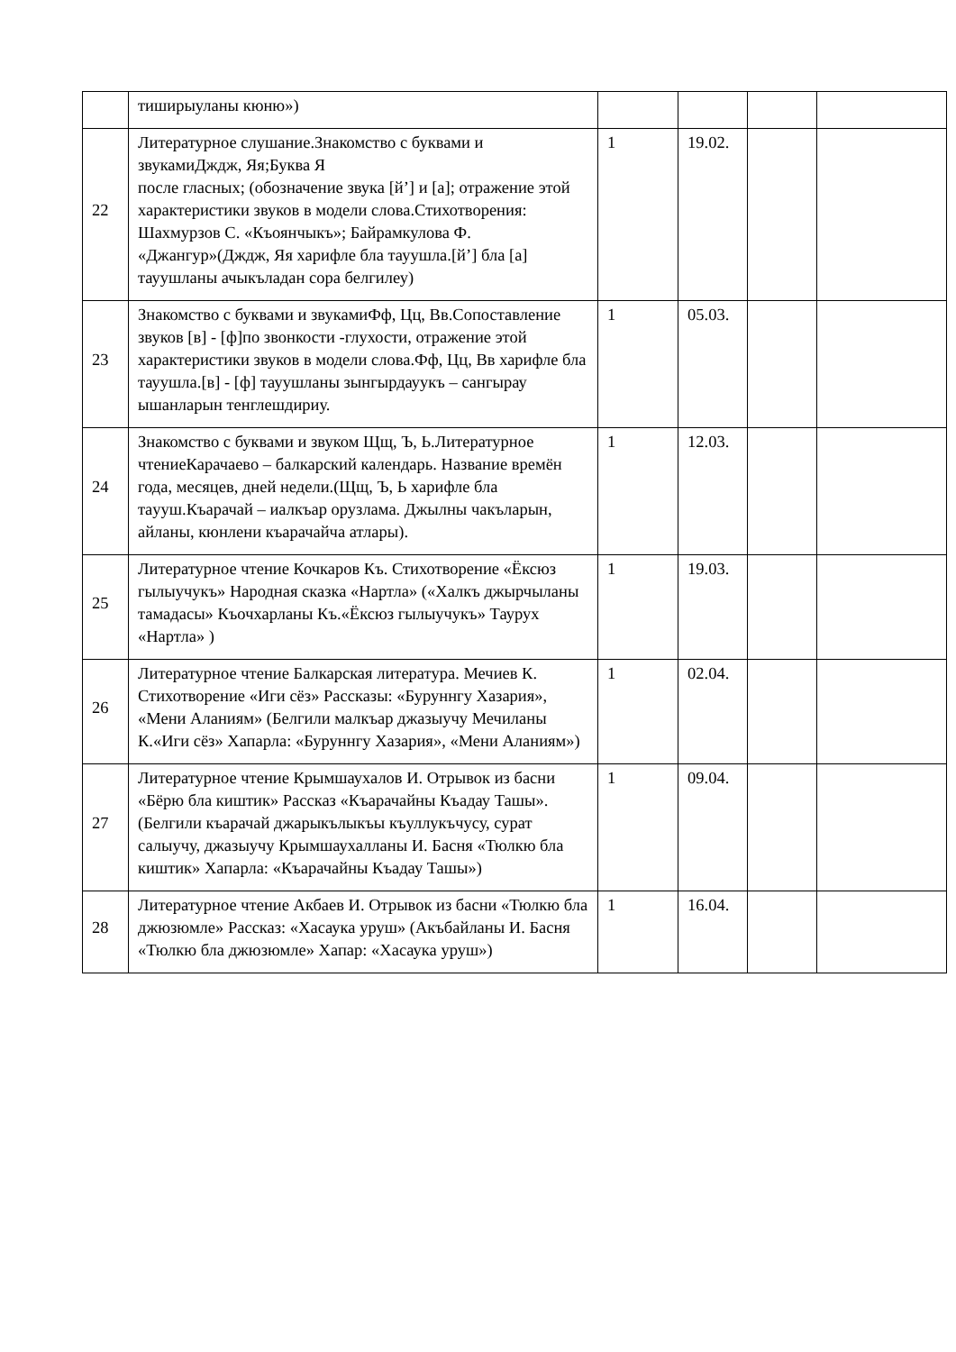| | тиширыуланы кюню») | | | | |
| 22 | Литературное слушание.Знакомство с буквами и звукамиДждж, Яя;Буква Я после гласных; (обозначение звука [й’] и [а]; отражение этой характеристики звуков в модели слова.Стихотворения: Шахмурзов С. «Къоянчыкъ»; Байрамкулова Ф. «Джангур»(Дждж, Яя харифле бла тауушла.[й’] бла [а] тауушланы ачыкъладан сора белгилеу) | 1 | 19.02. | | |
| 23 | Знакомство с буквами и звукамиФф, Цц, Вв.Сопоставление звуков [в] - [ф]по звонкости -глухости, отражение этой характеристики звуков в модели слова.Фф, Цц, Вв харифле бла тауушла.[в] - [ф] тауушланы зынгырдауукъ – сангырау ышанларын тенглешдириу. | 1 | 05.03. | | |
| 24 | Знакомство с буквами и звуком Щщ, Ъ, Ь.Литературное чтениеКарачаево – балкарский календарь. Название времён года, месяцев, дней недели.(Щщ, Ъ, Ь харифле бла тaууш.Къарачай – иалкъар орузлама. Джылны чакъларын, айланы, кюнлени къарачайча атлары). | 1 | 12.03. | | |
| 25 | Литературное чтение Кочкаров Къ. Стихотворение «Ёксюз гылыучукъ» Народная сказка «Нартла» («Халкъ джырчыланы тамадасы» Къочхарланы Къ.«Ёксюз гылыучукъ» Таурух «Нартла» ) | 1 | 19.03. | | |
| 26 | Литературное чтение Балкарская литература. Мечиев К. Стихотворение «Иги сёз» Рассказы: «Буруннгу Хазария», «Мени Аланиям» (Белгили малкъар джазыучу Мечиланы К.«Иги сёз» Хапарла: «Буруннгу Хазария», «Мени Аланиям») | 1 | 02.04. | | |
| 27 | Литературное чтение Крымшаухалов И. Отрывок из басни «Бёрю бла киштик» Рассказ «Къарачайны Къадау Ташы». (Белгили къарачай джарыкълыкъы къуллукъчусу, сурат салыучу, джазыучу Крымшаухалланы И. Басня «Тюлкю бла киштик» Хапарла: «Къарачайны Къадау Ташы») | 1 | 09.04. | | |
| 28 | Литературное чтение Акбаев И. Отрывок из басни «Тюлкю бла джюзюмле» Рассказ: «Хасаука уруш» (Акъбайланы И. Басня «Тюлкю бла джюзюмле» Хапар: «Хасаука уруш») | 1 | 16.04. | | |